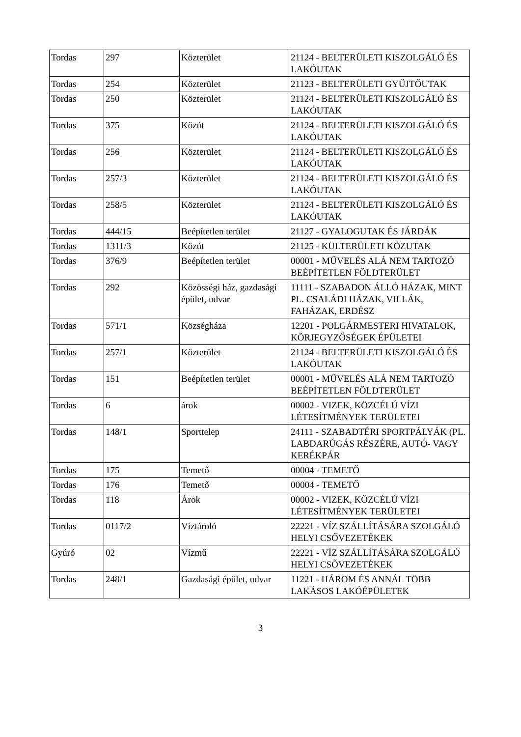| Tordas | 297 | Közterület | 21124 - BELTERÜLETI KISZOLGÁLÓ ÉS LAKÓUTAK |
| Tordas | 254 | Közterület | 21123 - BELTERÜLETI GYŰJTŐUTAK |
| Tordas | 250 | Közterület | 21124 - BELTERÜLETI KISZOLGÁLÓ ÉS LAKÓUTAK |
| Tordas | 375 | Közút | 21124 - BELTERÜLETI KISZOLGÁLÓ ÉS LAKÓUTAK |
| Tordas | 256 | Közterület | 21124 - BELTERÜLETI KISZOLGÁLÓ ÉS LAKÓUTAK |
| Tordas | 257/3 | Közterület | 21124 - BELTERÜLETI KISZOLGÁLÓ ÉS LAKÓUTAK |
| Tordas | 258/5 | Közterület | 21124 - BELTERÜLETI KISZOLGÁLÓ ÉS LAKÓUTAK |
| Tordas | 444/15 | Beépítetlen terület | 21127 - GYALOGUTAK ÉS JÁRDÁK |
| Tordas | 1311/3 | Közút | 21125 - KÜLTERÜLETI KÖZUTAK |
| Tordas | 376/9 | Beépítetlen terület | 00001 - MŰVELÉS ALÁ NEM TARTOZÓ BEÉPÍTETLEN FÖLDTERÜLET |
| Tordas | 292 | Közösségi ház, gazdasági épület, udvar | 11111 - SZABADON ÁLLÓ HÁZAK, MINT PL. CSALÁDI HÁZAK, VILLÁK, FAHÁZAK, ERDÉSZ |
| Tordas | 571/1 | Községháza | 12201 - POLGÁRMESTERI HIVATALOK, KÖRJEGYZŐSÉGEK ÉPÜLETEI |
| Tordas | 257/1 | Közterület | 21124 - BELTERÜLETI KISZOLGÁLÓ ÉS LAKÓUTAK |
| Tordas | 151 | Beépítetlen terület | 00001 - MŰVELÉS ALÁ NEM TARTOZÓ BEÉPÍTETLEN FÖLDTERÜLET |
| Tordas | 6 | árok | 00002 - VIZEK, KÖZCÉLÚ VÍZI LÉTESÍTMÉNYEK TERÜLETEI |
| Tordas | 148/1 | Sporttelep | 24111 - SZABADTÉRI SPORTPÁLYÁK (PL. LABDARÚGÁS RÉSZÉRE, AUTÓ- VAGY KERÉKPÁR |
| Tordas | 175 | Temető | 00004 - TEMETŐ |
| Tordas | 176 | Temető | 00004 - TEMETŐ |
| Tordas | 118 | Árok | 00002 - VIZEK, KÖZCÉLÚ VÍZI LÉTESÍTMÉNYEK TERÜLETEI |
| Tordas | 0117/2 | Víztároló | 22221 - VÍZ SZÁLLÍTÁSÁRA SZOLGÁLÓ HELYI CSŐVEZETÉKEK |
| Gyúró | 02 | Vízmű | 22221 - VÍZ SZÁLLÍTÁSÁRA SZOLGÁLÓ HELYI CSŐVEZETÉKEK |
| Tordas | 248/1 | Gazdasági épület, udvar | 11221 - HÁROM ÉS ANNÁL TÖBB LAKÁSOS LAKÓÉPÜLETEK |
3